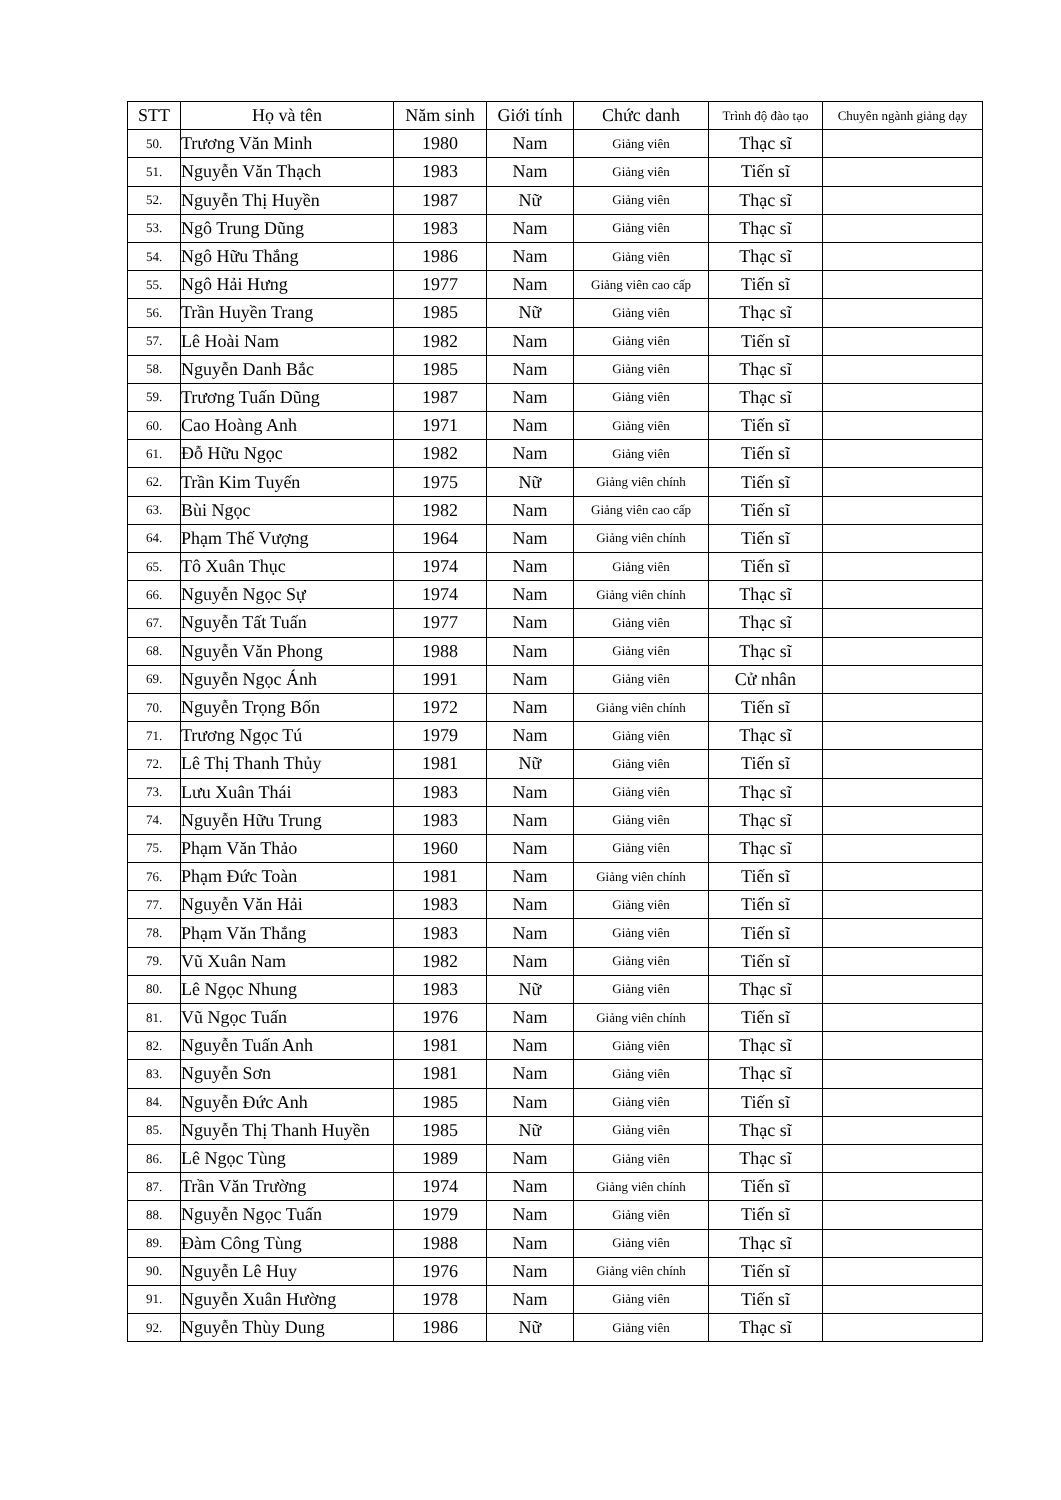| STT | Họ và tên | Năm sinh | Giới tính | Chức danh | Trình độ đào tạo | Chuyên ngành giảng dạy |
| --- | --- | --- | --- | --- | --- | --- |
| 50. | Trương Văn Minh | 1980 | Nam | Giảng viên | Thạc sĩ | |
| 51. | Nguyễn Văn Thạch | 1983 | Nam | Giảng viên | Tiến sĩ | |
| 52. | Nguyễn Thị Huyền | 1987 | Nữ | Giảng viên | Thạc sĩ | |
| 53. | Ngô Trung Dũng | 1983 | Nam | Giảng viên | Thạc sĩ | |
| 54. | Ngô Hữu Thắng | 1986 | Nam | Giảng viên | Thạc sĩ | |
| 55. | Ngô Hải Hưng | 1977 | Nam | Giảng viên cao cấp | Tiến sĩ | |
| 56. | Trần Huyền Trang | 1985 | Nữ | Giảng viên | Thạc sĩ | |
| 57. | Lê Hoài Nam | 1982 | Nam | Giảng viên | Tiến sĩ | |
| 58. | Nguyễn Danh Bắc | 1985 | Nam | Giảng viên | Thạc sĩ | |
| 59. | Trương Tuấn Dũng | 1987 | Nam | Giảng viên | Thạc sĩ | |
| 60. | Cao Hoàng Anh | 1971 | Nam | Giảng viên | Tiến sĩ | |
| 61. | Đỗ Hữu Ngọc | 1982 | Nam | Giảng viên | Tiến sĩ | |
| 62. | Trần Kim Tuyến | 1975 | Nữ | Giảng viên chính | Tiến sĩ | |
| 63. | Bùi Ngọc | 1982 | Nam | Giảng viên cao cấp | Tiến sĩ | |
| 64. | Phạm Thế Vượng | 1964 | Nam | Giảng viên chính | Tiến sĩ | |
| 65. | Tô Xuân Thục | 1974 | Nam | Giảng viên | Tiến sĩ | |
| 66. | Nguyễn Ngọc Sự | 1974 | Nam | Giảng viên chính | Thạc sĩ | |
| 67. | Nguyễn Tất Tuấn | 1977 | Nam | Giảng viên | Thạc sĩ | |
| 68. | Nguyễn Văn Phong | 1988 | Nam | Giảng viên | Thạc sĩ | |
| 69. | Nguyễn Ngọc Ánh | 1991 | Nam | Giảng viên | Cử nhân | |
| 70. | Nguyễn Trọng Bốn | 1972 | Nam | Giảng viên chính | Tiến sĩ | |
| 71. | Trương Ngọc Tú | 1979 | Nam | Giảng viên | Thạc sĩ | |
| 72. | Lê Thị Thanh Thủy | 1981 | Nữ | Giảng viên | Tiến sĩ | |
| 73. | Lưu Xuân Thái | 1983 | Nam | Giảng viên | Thạc sĩ | |
| 74. | Nguyễn Hữu Trung | 1983 | Nam | Giảng viên | Thạc sĩ | |
| 75. | Phạm Văn Thảo | 1960 | Nam | Giảng viên | Thạc sĩ | |
| 76. | Phạm Đức Toàn | 1981 | Nam | Giảng viên chính | Tiến sĩ | |
| 77. | Nguyễn Văn Hải | 1983 | Nam | Giảng viên | Tiến sĩ | |
| 78. | Phạm Văn Thắng | 1983 | Nam | Giảng viên | Tiến sĩ | |
| 79. | Vũ Xuân Nam | 1982 | Nam | Giảng viên | Tiến sĩ | |
| 80. | Lê Ngọc Nhung | 1983 | Nữ | Giảng viên | Thạc sĩ | |
| 81. | Vũ Ngọc Tuấn | 1976 | Nam | Giảng viên chính | Tiến sĩ | |
| 82. | Nguyễn Tuấn Anh | 1981 | Nam | Giảng viên | Thạc sĩ | |
| 83. | Nguyễn Sơn | 1981 | Nam | Giảng viên | Thạc sĩ | |
| 84. | Nguyễn Đức Anh | 1985 | Nam | Giảng viên | Tiến sĩ | |
| 85. | Nguyễn Thị Thanh Huyền | 1985 | Nữ | Giảng viên | Thạc sĩ | |
| 86. | Lê Ngọc Tùng | 1989 | Nam | Giảng viên | Thạc sĩ | |
| 87. | Trần Văn Trường | 1974 | Nam | Giảng viên chính | Tiến sĩ | |
| 88. | Nguyễn Ngọc Tuấn | 1979 | Nam | Giảng viên | Tiến sĩ | |
| 89. | Đàm Công Tùng | 1988 | Nam | Giảng viên | Thạc sĩ | |
| 90. | Nguyễn Lê Huy | 1976 | Nam | Giảng viên chính | Tiến sĩ | |
| 91. | Nguyễn Xuân Hường | 1978 | Nam | Giảng viên | Tiến sĩ | |
| 92. | Nguyễn Thùy Dung | 1986 | Nữ | Giảng viên | Thạc sĩ | |